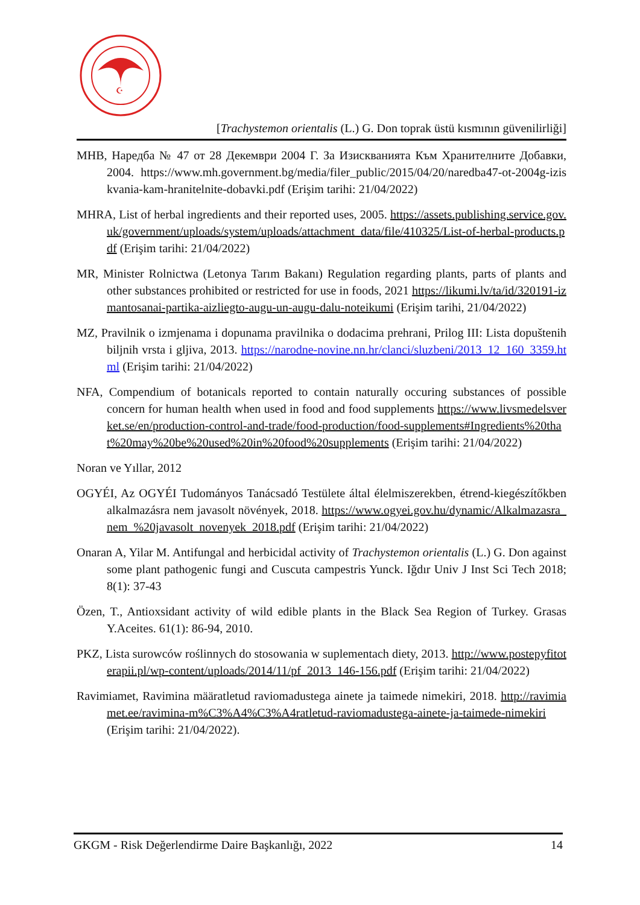☪
[Trachystemon orientalis (L.) G. Don toprak üstü kısmının güvenilirliği]
MHB, Наредба № 47 от 28 Декември 2004 Г. За Изискванията Към Хранителните Добавки, 2004. https://www.mh.government.bg/media/filer_public/2015/04/20/naredba47-ot-2004g-iziskvania-kam-hranitelnite-dobavki.pdf (Erişim tarihi: 21/04/2022)
MHRA, List of herbal ingredients and their reported uses, 2005. https://assets.publishing.service.gov.uk/government/uploads/system/uploads/attachment_data/file/410325/List-of-herbal-products.pdf (Erişim tarihi: 21/04/2022)
MR, Minister Rolnictwa (Letonya Tarım Bakanı) Regulation regarding plants, parts of plants and other substances prohibited or restricted for use in foods, 2021 https://likumi.lv/ta/id/320191-izmantosanai-partika-aizliegto-augu-un-augu-dalu-noteikumi (Erişim tarihi, 21/04/2022)
MZ, Pravilnik o izmjenama i dopunama pravilnika o dodacima prehrani, Prilog III: Lista dopuštenih biljnih vrsta i gljiva, 2013. https://narodne-novine.nn.hr/clanci/sluzbeni/2013_12_160_3359.html (Erişim tarihi: 21/04/2022)
NFA, Compendium of botanicals reported to contain naturally occuring substances of possible concern for human health when used in food and food supplements https://www.livsmedelsverket.se/en/production-control-and-trade/food-production/food-supplements#Ingredients%20that%20may%20be%20used%20in%20food%20supplements (Erişim tarihi: 21/04/2022)
Noran ve Yıllar, 2012
OGYÉI, Az OGYÉI Tudományos Tanácsadó Testülete által élelmiszerekben, étrend-kiegészítőkben alkalmazásra nem javasolt növények, 2018. https://www.ogyei.gov.hu/dynamic/Alkalmazasra_nem_%20javasolt_novenyek_2018.pdf (Erişim tarihi: 21/04/2022)
Onaran A, Yilar M. Antifungal and herbicidal activity of Trachystemon orientalis (L.) G. Don against some plant pathogenic fungi and Cuscuta campestris Yunck. Iğdır Univ J Inst Sci Tech 2018; 8(1): 37-43
Özen, T., Antioxsidant activity of wild edible plants in the Black Sea Region of Turkey. Grasas Y.Aceites. 61(1): 86-94, 2010.
PKZ, Lista surowców roślinnych do stosowania w suplementach diety, 2013. http://www.postepyfitoterapii.pl/wp-content/uploads/2014/11/pf_2013_146-156.pdf (Erişim tarihi: 21/04/2022)
Ravimiamet, Ravimina määratletud raviomadustega ainete ja taimede nimekiri, 2018. http://ravimiamet.ee/ravimina-m%C3%A4%C3%A4ratletud-raviomadustega-ainete-ja-taimede-nimekiri (Erişim tarihi: 21/04/2022).
GKGM - Risk Değerlendirme Daire Başkanlığı, 2022 14